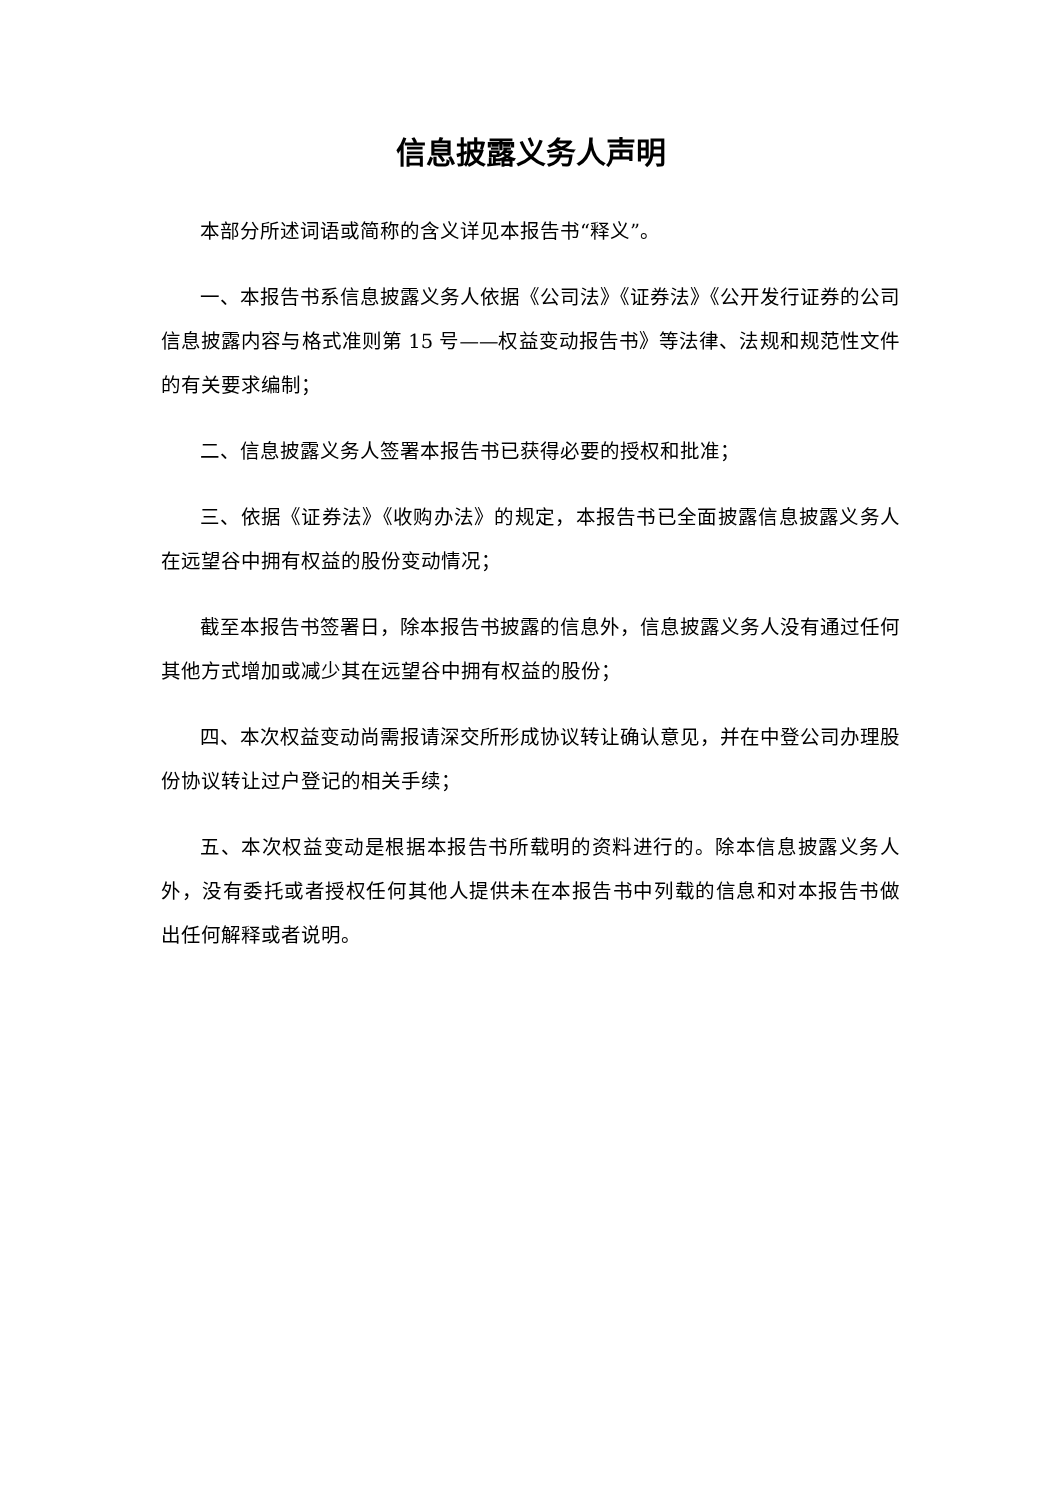信息披露义务人声明
本部分所述词语或简称的含义详见本报告书“释义”。
一、本报告书系信息披露义务人依据《公司法》《证券法》《公开发行证券的公司信息披露内容与格式准则第 15 号——权益变动报告书》等法律、法规和规范性文件的有关要求编制；
二、信息披露义务人签署本报告书已获得必要的授权和批准；
三、依据《证券法》《收购办法》的规定，本报告书已全面披露信息披露义务人在远望谷中拥有权益的股份变动情况；
截至本报告书签署日，除本报告书披露的信息外，信息披露义务人没有通过任何其他方式增加或减少其在远望谷中拥有权益的股份；
四、本次权益变动尚需报请深交所形成协议转让确认意见，并在中登公司办理股份协议转让过户登记的相关手续；
五、本次权益变动是根据本报告书所载明的资料进行的。除本信息披露义务人外，没有委托或者授权任何其他人提供未在本报告书中列载的信息和对本报告书做出任何解释或者说明。